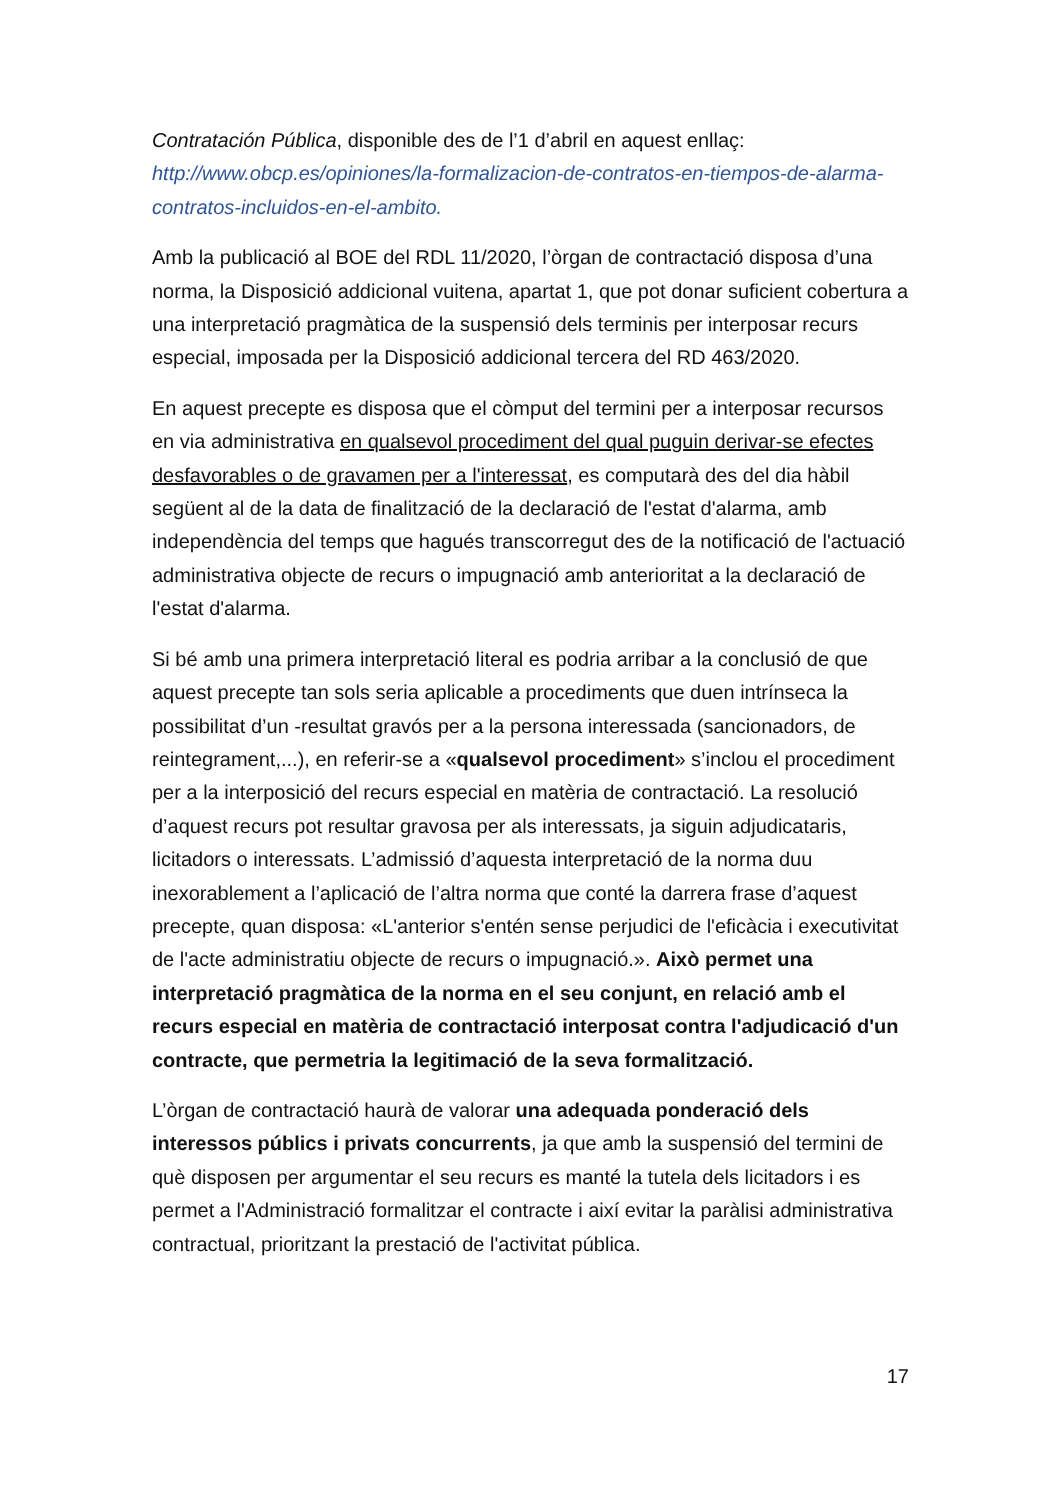Contratación Pública, disponible des de l’1 d’abril en aquest enllaç: http://www.obcp.es/opiniones/la-formalizacion-de-contratos-en-tiempos-de-alarma-contratos-incluidos-en-el-ambito.
Amb la publicació al BOE del RDL 11/2020, l’òrgan de contractació disposa d’una norma, la Disposició addicional vuitena, apartat 1, que pot donar suficient cobertura a una interpretació pragmàtica de la suspensió dels terminis per interposar recurs especial, imposada per la Disposició addicional tercera del RD 463/2020.
En aquest precepte es disposa que el còmput del termini per a interposar recursos en via administrativa en qualsevol procediment del qual puguin derivar-se efectes desfavorables o de gravamen per a l'interessat, es computarà des del dia hàbil següent al de la data de finalització de la declaració de l'estat d'alarma, amb independència del temps que hagués transcorregut des de la notificació de l'actuació administrativa objecte de recurs o impugnació amb anterioritat a la declaració de l'estat d'alarma.
Si bé amb una primera interpretació literal es podria arribar a la conclusió de que aquest precepte tan sols seria aplicable a procediments que duen intrínseca la possibilitat d’un -resultat gravós per a la persona interessada (sancionadors, de reintegrament,...), en referir-se a «qualsevol procediment» s’inclou el procediment per a la interposició del recurs especial en matèria de contractació. La resolució d’aquest recurs pot resultar gravosa per als interessats, ja siguin adjudicataris, licitadors o interessats. L’admissió d’aquesta interpretació de la norma duu inexorablement a l’aplicació de l’altra norma que conté la darrera frase d’aquest precepte, quan disposa: «L'anterior s'entén sense perjudici de l'eficàcia i executivitat de l'acte administratiu objecte de recurs o impugnació.». Això permet una interpretació pragmàtica de la norma en el seu conjunt, en relació amb el recurs especial en matèria de contractació interposat contra l'adjudicació d'un contracte, que permetria la legitimació de la seva formalització.
L’òrgan de contractació haurà de valorar una adequada ponderació dels interessos públics i privats concurrents, ja que amb la suspensió del termini de què disposen per argumentar el seu recurs es manté la tutela dels licitadors i es permet a l'Administració formalitzar el contracte i així evitar la paràlisi administrativa contractual, prioritzant la prestació de l'activitat pública.
17